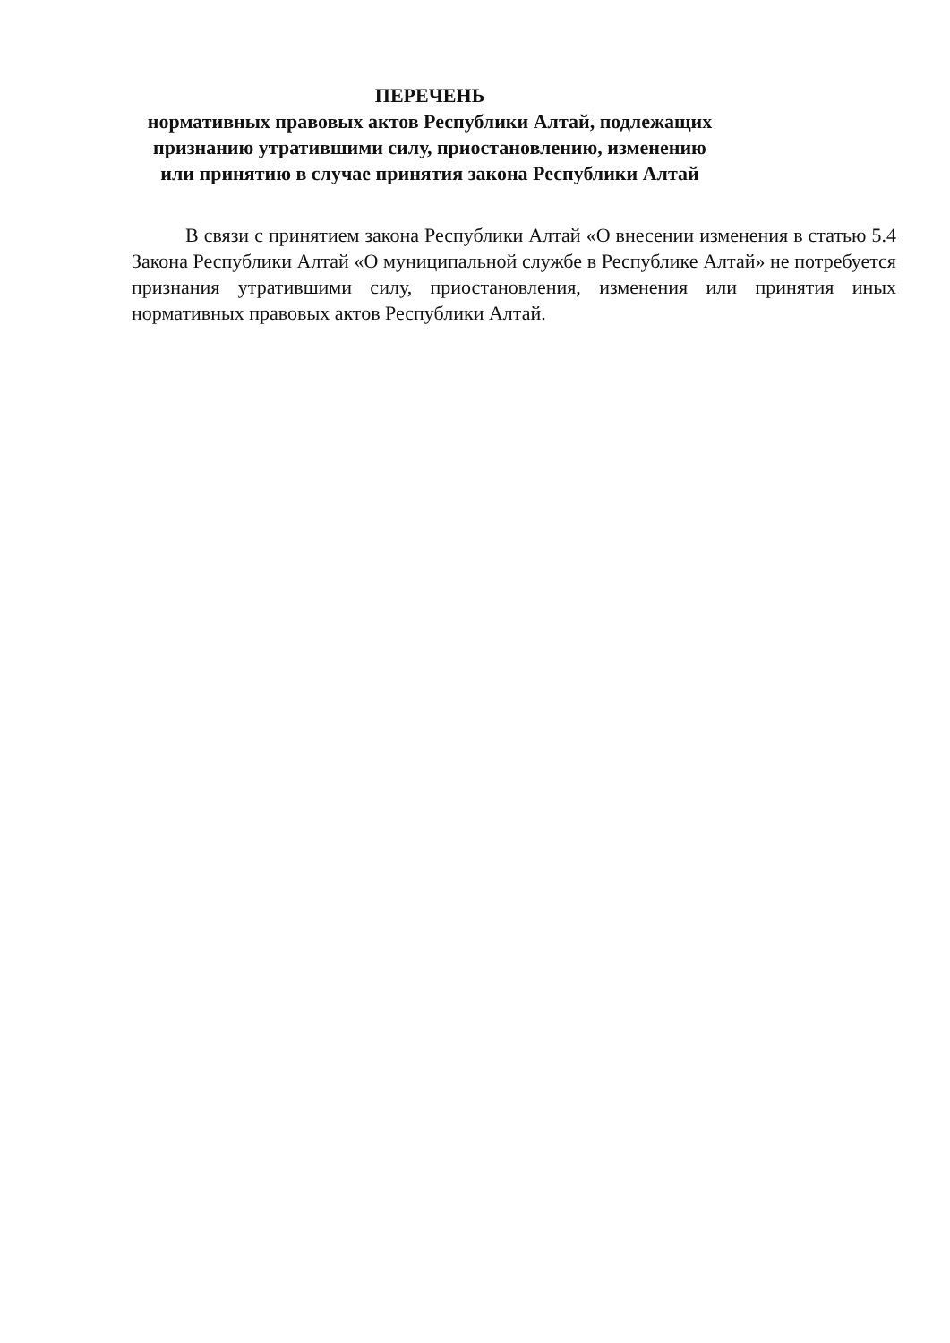ПЕРЕЧЕНЬ
нормативных правовых актов Республики Алтай, подлежащих признанию утратившими силу, приостановлению, изменению или принятию в случае принятия закона Республики Алтай
В связи с принятием закона Республики Алтай «О внесении изменения в статью 5.4 Закона Республики Алтай «О муниципальной службе в Республике Алтай» не потребуется признания утратившими силу, приостановления, изменения или принятия иных нормативных правовых актов Республики Алтай.